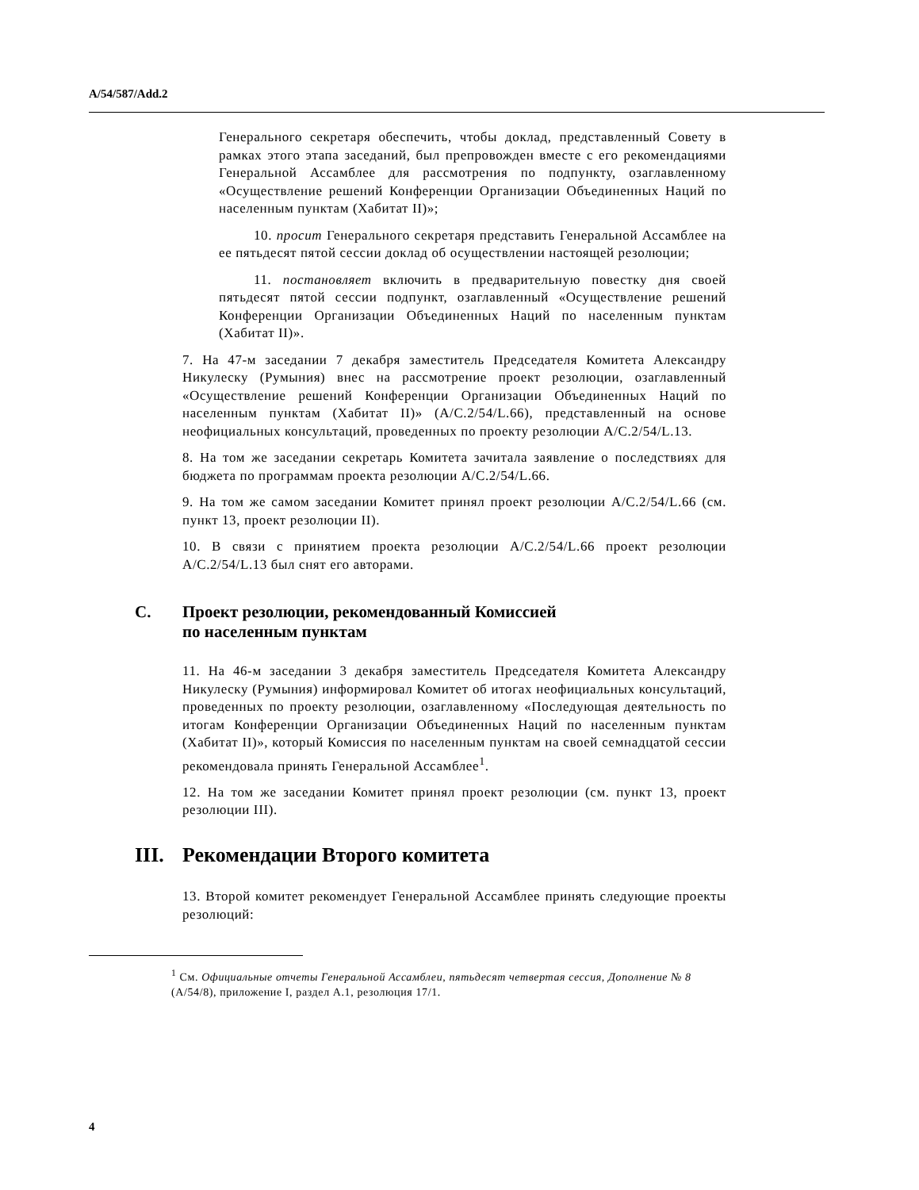A/54/587/Add.2
Генерального секретаря обеспечить, чтобы доклад, представленный Совету в рамках этого этапа заседаний, был препровожден вместе с его рекомендациями Генеральной Ассамблее для рассмотрения по подпункту, озаглавленному «Осуществление решений Конференции Организации Объединенных Наций по населенным пунктам (Хабитат II)»;
10. просит Генерального секретаря представить Генеральной Ассамблее на ее пятьдесят пятой сессии доклад об осуществлении настоящей резолюции;
11. постановляет включить в предварительную повестку дня своей пятьдесят пятой сессии подпункт, озаглавленный «Осуществление решений Конференции Организации Объединенных Наций по населенным пунктам (Хабитат II)».
7. На 47-м заседании 7 декабря заместитель Председателя Комитета Александру Никулеску (Румыния) внес на рассмотрение проект резолюции, озаглавленный «Осуществление решений Конференции Организации Объединенных Наций по населенным пунктам (Хабитат II)» (A/C.2/54/L.66), представленный на основе неофициальных консультаций, проведенных по проекту резолюции A/C.2/54/L.13.
8. На том же заседании секретарь Комитета зачитала заявление о последствиях для бюджета по программам проекта резолюции A/C.2/54/L.66.
9. На том же самом заседании Комитет принял проект резолюции A/C.2/54/L.66 (см. пункт 13, проект резолюции II).
10. В связи с принятием проекта резолюции A/C.2/54/L.66 проект резолюции A/C.2/54/L.13 был снят его авторами.
C. Проект резолюции, рекомендованный Комиссией
по населенным пунктам
11. На 46-м заседании 3 декабря заместитель Председателя Комитета Александру Никулеску (Румыния) информировал Комитет об итогах неофициальных консультаций, проведенных по проекту резолюции, озаглавленному «Последующая деятельность по итогам Конференции Организации Объединенных Наций по населенным пунктам (Хабитат II)», который Комиссия по населенным пунктам на своей семнадцатой сессии рекомендовала принять Генеральной Ассамблее<sup>1</sup>.
12. На том же заседании Комитет принял проект резолюции (см. пункт 13, проект резолюции III).
III. Рекомендации Второго комитета
13. Второй комитет рекомендует Генеральной Ассамблее принять следующие проекты резолюций:
<sup>1</sup> См. Официальные отчеты Генеральной Ассамблеи, пятьдесят четвертая сессия, Дополнение № 8 (A/54/8), приложение I, раздел A.1, резолюция 17/1.
4